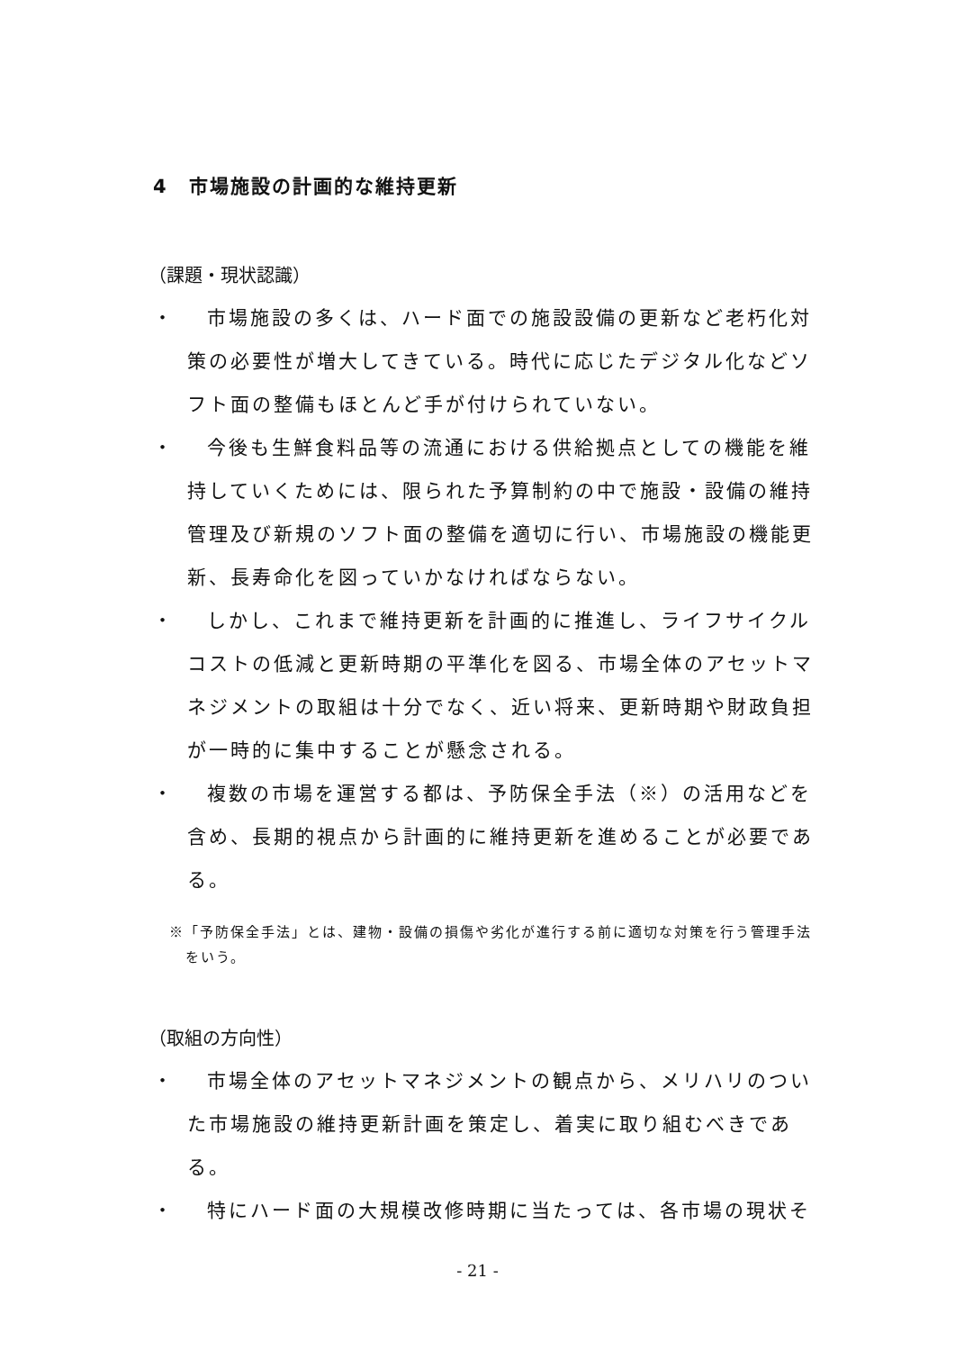4　市場施設の計画的な維持更新
（課題・現状認識）
・ 市場施設の多くは、ハード面での施設設備の更新など老朽化対策の必要性が増大してきている。時代に応じたデジタル化などソフト面の整備もほとんど手が付けられていない。
・ 今後も生鮮食料品等の流通における供給拠点としての機能を維持していくためには、限られた予算制約の中で施設・設備の維持管理及び新規のソフト面の整備を適切に行い、市場施設の機能更新、長寿命化を図っていかなければならない。
・ しかし、これまで維持更新を計画的に推進し、ライフサイクルコストの低減と更新時期の平準化を図る、市場全体のアセットマネジメントの取組は十分でなく、近い将来、更新時期や財政負担が一時的に集中することが懸念される。
・ 複数の市場を運営する都は、予防保全手法（※）の活用などを含め、長期的視点から計画的に維持更新を進めることが必要である。
※「予防保全手法」とは、建物・設備の損傷や劣化が進行する前に適切な対策を行う管理手法をいう。
（取組の方向性）
・ 市場全体のアセットマネジメントの観点から、メリハリのついた市場施設の維持更新計画を策定し、着実に取り組むべきである。
・ 特にハード面の大規模改修時期に当たっては、各市場の現状そ
- 21 -